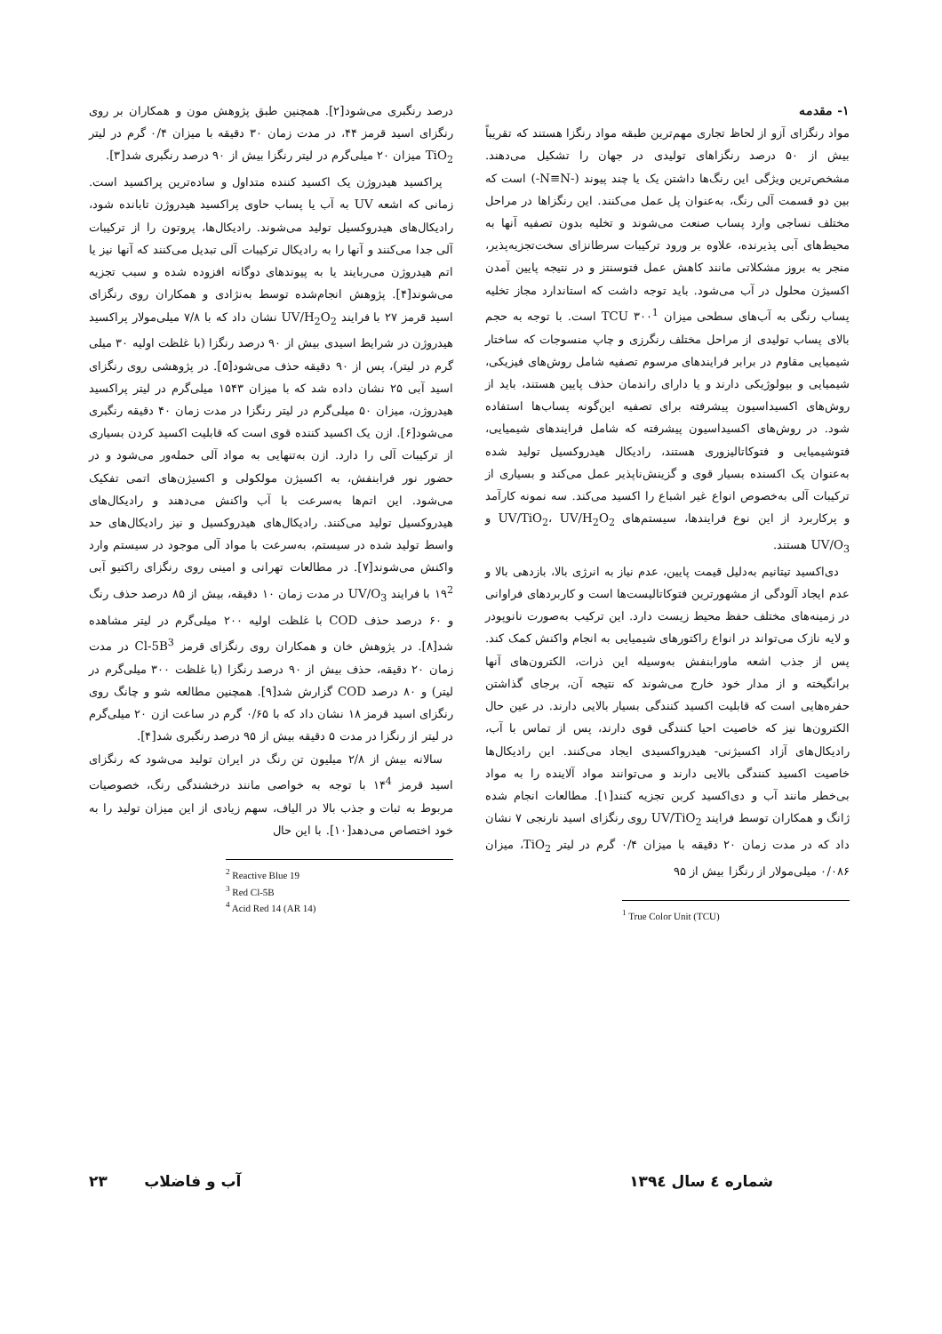۱- مقدمه
مواد رنگزای آزو از لحاظ تجاری مهم‌ترین طبقه مواد رنگزا هستند که تقریباً بیش از ۵۰ درصد رنگزاهای تولیدی در جهان را تشکیل می‌دهند. مشخص‌ترین ویژگی این رنگ‌ها داشتن یک یا چند پیوند (-N≡N-) است که بین دو قسمت آلی رنگ، به‌عنوان پل عمل می‌کنند. این رنگزاها در مراحل مختلف نساجی وارد پساب صنعت می‌شوند و تخلیه بدون تصفیه آنها به محیط‌های آبی پذیرنده، علاوه بر ورود ترکیبات سرطانزای سخت‌تجزیه‌پذیر، منجر به بروز مشکلاتی مانند کاهش عمل فتوسنتز و در نتیجه پایین آمدن اکسیژن محلول در آب می‌شود. باید توجه داشت که استاندارد مجاز تخلیه پساب رنگی به آب‌های سطحی میزان TCU ۳۰۰<sup>1</sup> است. با توجه به حجم بالای پساب تولیدی از مراحل مختلف رنگرزی و چاپ منسوجات که ساختار شیمیایی مقاوم در برابر فرایندهای مرسوم تصفیه شامل روش‌های فیزیکی، شیمیایی و بیولوژیکی دارند و یا دارای راندمان حذف پایین هستند، باید از روش‌های اکسیداسیون پیشرفته برای تصفیه این‌گونه پساب‌ها استفاده شود. در روش‌های اکسیداسیون پیشرفته که شامل فرایندهای شیمیایی، فتوشیمیایی و فتوکاتالیزوری هستند، رادیکال هیدروکسیل تولید شده به‌عنوان یک اکسنده بسیار قوی و گزینش‌ناپذیر عمل می‌کند و بسیاری از ترکیبات آلی به‌خصوص انواع غیر اشباع را اکسید می‌کند. سه نمونه کارآمد و پرکاربرد از این نوع فرایندها، سیستم‌های UV/TiO<sub>2</sub>، UV/H<sub>2</sub>O<sub>2</sub> و UV/O<sub>3</sub> هستند.
دی‌اکسید تیتانیم به‌دلیل قیمت پایین، عدم نیاز به انرژی بالا، بازدهی بالا و عدم ایجاد آلودگی از مشهورترین فتوکاتالیست‌ها است و کاربردهای فراوانی در زمینه‌های مختلف حفظ محیط زیست دارد. این ترکیب به‌صورت نانوپودر و لایه نازک می‌تواند در انواع راکتورهای شیمیایی به انجام واکنش کمک کند. پس از جذب اشعه ماورابنفش به‌وسیله این ذرات، الکترون‌های آنها برانگیخته و از مدار خود خارج می‌شوند که نتیجه آن، برجای گذاشتن حفره‌هایی است که قابلیت اکسید کنندگی بسیار بالایی دارند. در عین حال الکترون‌ها نیز که خاصیت احیا کنندگی قوی دارند، پس از تماس با آب، رادیکال‌های آزاد اکسیژنی- هیدرواکسیدی ایجاد می‌کنند. این رادیکال‌ها خاصیت اکسید کنندگی بالایی دارند و می‌توانند مواد آلاینده را به مواد بی‌خطر مانند آب و دی‌اکسید کربن تجزیه کنند[۱]. مطالعات انجام شده ژانگ و همکاران توسط فرایند UV/TiO<sub>2</sub> روی رنگزای اسید نارنجی ۷ نشان داد که در مدت زمان ۲۰ دقیقه با میزان ۰/۴ گرم در لیتر TiO<sub>2</sub>، میزان ۰/۰۸۶ میلی‌مولار از رنگزا بیش از ۹۵
<sup>1</sup> True Color Unit (TCU)
درصد رنگبری می‌شود[۲]. همچنین طبق پژوهش مون و همکاران بر روی رنگزای اسید قرمز ۴۴، در مدت زمان ۳۰ دقیقه با میزان ۰/۴ گرم در لیتر TiO<sub>2</sub> میزان ۲۰ میلی‌گرم در لیتر رنگزا بیش از ۹۰ درصد رنگبری شد[۳].
پراکسید هیدروژن یک اکسید کننده متداول و ساده‌ترین پراکسید است. زمانی که اشعه UV به آب یا پساب حاوی پراکسید هیدروژن تابانده شود، رادیکال‌های هیدروکسیل تولید می‌شوند. رادیکال‌ها، پروتون را از ترکیبات آلی جدا می‌کنند و آنها را به رادیکال ترکیبات آلی تبدیل می‌کنند که آنها نیز یا اتم هیدروژن می‌ربایند یا به پیوندهای دوگانه افزوده شده و سبب تجزیه می‌شوند[۴]. پژوهش انجام‌شده توسط به‌نژادی و همکاران روی رنگزای اسید قرمز ۲۷ با فرایند UV/H<sub>2</sub>O<sub>2</sub> نشان داد که با ۷/۸ میلی‌مولار پراکسید هیدروژن در شرایط اسیدی بیش از ۹۰ درصد رنگزا (با غلظت اولیه ۳۰ میلی گرم در لیتر)، پس از ۹۰ دقیقه حذف می‌شود[۵]. در پژوهشی روی رنگزای اسید آبی ۲۵ نشان داده شد که با میزان ۱۵۴۳ میلی‌گرم در لیتر پراکسید هیدروژن، میزان ۵۰ میلی‌گرم در لیتر رنگزا در مدت زمان ۴۰ دقیقه رنگبری می‌شود[۶]. ازن یک اکسید کننده قوی است که قابلیت اکسید کردن بسیاری از ترکیبات آلی را دارد. ازن به‌تنهایی به مواد آلی حمله‌ور می‌شود و در حضور نور فرابنفش، به اکسیژن مولکولی و اکسیژن‌های اتمی تفکیک می‌شود. این اتم‌ها به‌سرعت با آب واکنش می‌دهند و رادیکال‌های هیدروکسیل تولید می‌کنند. رادیکال‌های هیدروکسیل و نیز رادیکال‌های حد واسط تولید شده در سیستم، به‌سرعت با مواد آلی موجود در سیستم وارد واکنش می‌شوند[۷]. در مطالعات تهرانی و امینی روی رنگزای راکتیو آبی ۱۹<sup>2</sup> با فرایند UV/O<sub>3</sub> در مدت زمان ۱۰ دقیقه، بیش از ۸۵ درصد حذف رنگ و ۶۰ درصد حذف COD با غلظت اولیه ۲۰۰ میلی‌گرم در لیتر مشاهده شد[۸]. در پژوهش خان و همکاران روی رنگزای قرمز Cl-5B<sup>3</sup> در مدت زمان ۲۰ دقیقه، حذف بیش از ۹۰ درصد رنگزا (با غلظت ۳۰۰ میلی‌گرم در لیتر) و ۸۰ درصد COD گزارش شد[۹]. همچنین مطالعه شو و چانگ روی رنگزای اسید قرمز ۱۸ نشان داد که با ۰/۶۵ گرم در ساعت ازن ۲۰ میلی‌گرم در لیتر از رنگزا در مدت ۵ دقیقه بیش از ۹۵ درصد رنگبری شد[۴].
سالانه بیش از ۲/۸ میلیون تن رنگ در ایران تولید می‌شود که رنگزای اسید قرمز ۱۴<sup>4</sup> با توجه به خواصی مانند درخشندگی رنگ، خصوصیات مربوط به ثبات و جذب بالا در الیاف، سهم زیادی از این میزان تولید را به خود اختصاص می‌دهد[۱۰]. با این حال
<sup>2</sup> Reactive Blue 19
<sup>3</sup> Red Cl-5B
<sup>4</sup> Acid Red 14 (AR 14)
شماره ٤ سال ۱۳۹٤ آب و فاضلاب ۲۳